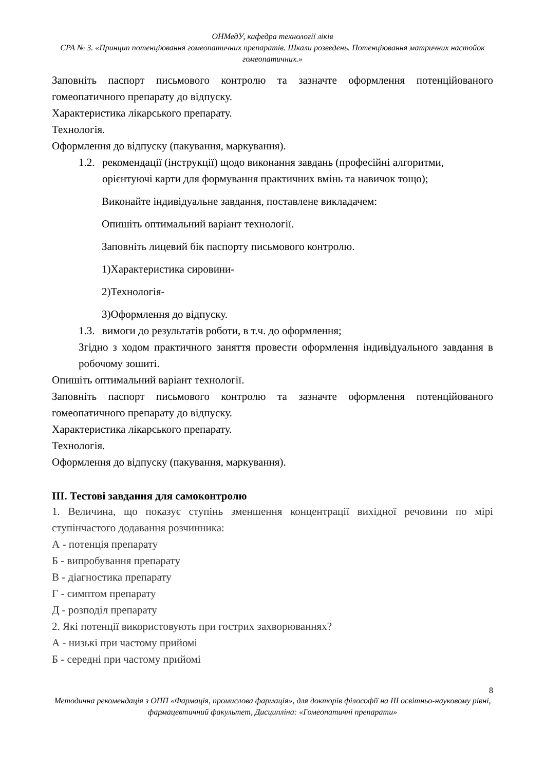ОНМедУ, кафедра технології ліків
СРА № 3. «Принцип потенціювання гомеопатичних препаратів. Шкали розведень. Потенціювання матричних настойок гомеопатичних.»
Заповніть паспорт письмового контролю та зазначте оформлення потенційованого гомеопатичного препарату до відпуску.
Характеристика лікарського препарату.
Технологія.
Оформлення до відпуску (пакування, маркування).
1.2. рекомендації (інструкції) щодо виконання завдань (професійні алгоритми, орієнтуючі карти для формування практичних вмінь та навичок тощо);
Виконайте індивідуальне завдання, поставлене викладачем:
Опишіть оптимальний варіант технології.
Заповніть лицевий бік паспорту письмового контролю.
1)Характеристика сировини-
2)Технологія-
3)Оформлення до відпуску.
1.3. вимоги до результатів роботи, в т.ч. до оформлення;
Згідно з ходом практичного заняття провести оформлення індивідуального завдання в робочому зошиті.
Опишіть оптимальний варіант технології.
Заповніть паспорт письмового контролю та зазначте оформлення потенційованого гомеопатичного препарату до відпуску.
Характеристика лікарського препарату.
Технологія.
Оформлення до відпуску (пакування, маркування).
ІІІ. Тестові завдання для самоконтролю
1. Величина, що показує ступінь зменшення концентрації вихідної речовини по мірі ступінчастого додавання розчинника:
А - потенція препарату
Б - випробування препарату
В - діагностика препарату
Г - симптом препарату
Д - розподіл препарату
2. Які потенції використовують при гострих захворюваннях?
А - низькі при частому прийомі
Б - середні при частому прийомі
8
Методична рекомендація з ОПП «Фармація, промислова фармація», для докторів філософії на ІІІ освітньо-науковому рівні, фармацевтичний факультет, Дисципліна: «Гомеопатичні препарати»